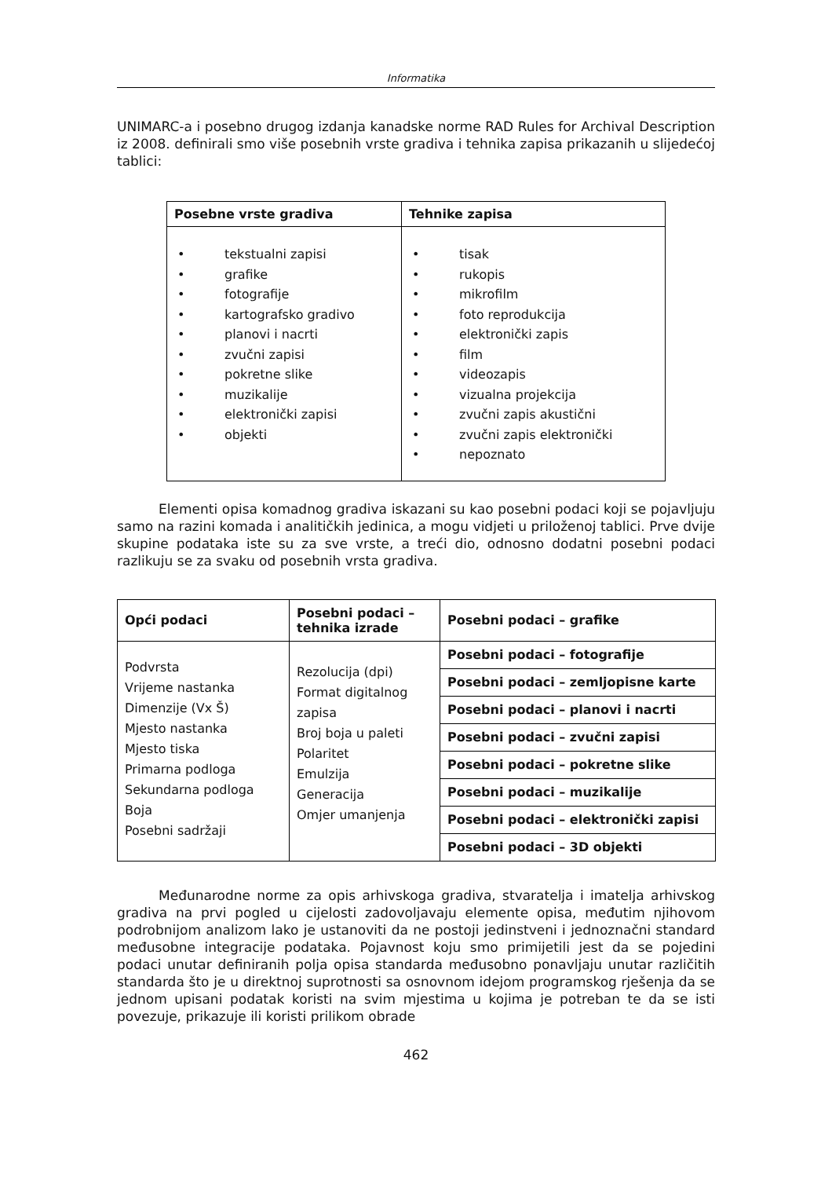Informatika
UNIMARC-a i posebno drugog izdanja kanadske norme RAD Rules for Archival Description iz 2008. definirali smo više posebnih vrste gradiva i tehnika zapisa prikazanih u slijedećoj tablici:
| Posebne vrste gradiva | Tehnike zapisa |
| --- | --- |
| • tekstualni zapisi • grafike • fotografije • kartografsko gradivo • planovi i nacrti • zvučni zapisi • pokretne slike • muzikalije • elektronički zapisi • objekti | • tisak • rukopis • mikrofilm • foto reprodukcija • elektronički zapis • film • videozapis • vizualna projekcija • zvučni zapis akustični • zvučni zapis elektronički • nepoznato |
Elementi opisa komadnog gradiva iskazani su kao posebni podaci koji se pojavljuju samo na razini komada i analitičkih jedinica, a mogu vidjeti u priloženoj tablici. Prve dvije skupine podataka iste su za sve vrste, a treći dio, odnosno dodatni posebni podaci razlikuju se za svaku od posebnih vrsta gradiva.
| Opći podaci | Posebni podaci – tehnika izrade | Posebni podaci – grafike |
| Podvrsta Vrijeme nastanka Dimenzije (Vx Š) Mjesto nastanka Mjesto tiska Primarna podloga Sekundarna podloga Boja Posebni sadržaji | Rezolucija (dpi) Format digitalnog zapisa Broj boja u paleti Polaritet Emulzija Generacija Omjer umanjenja | Posebni podaci – fotografije |
| | | Posebni podaci – zemljopisne karte |
| | | Posebni podaci – planovi i nacrti |
| | | Posebni podaci – zvučni zapisi |
| | | Posebni podaci – pokretne slike |
| | | Posebni podaci – muzikalije |
| | | Posebni podaci – elektronički zapisi |
| | | Posebni podaci – 3D objekti |
Međunarodne norme za opis arhivskoga gradiva, stvaratelja i imatelja arhivskog gradiva na prvi pogled u cijelosti zadovoljavaju elemente opisa, međutim njihovom podrobnijom analizom lako je ustanoviti da ne postoji jedinstveni i jednoznačni standard međusobne integracije podataka. Pojavnost koju smo primijetili jest da se pojedini podaci unutar definiranih polja opisa standarda međusobno ponavljaju unutar različitih standarda što je u direktnoj suprotnosti sa osnovnom idejom programskog rješenja da se jednom upisani podatak koristi na svim mjestima u kojima je potreban te da se isti povezuje, prikazuje ili koristi prilikom obrade
462